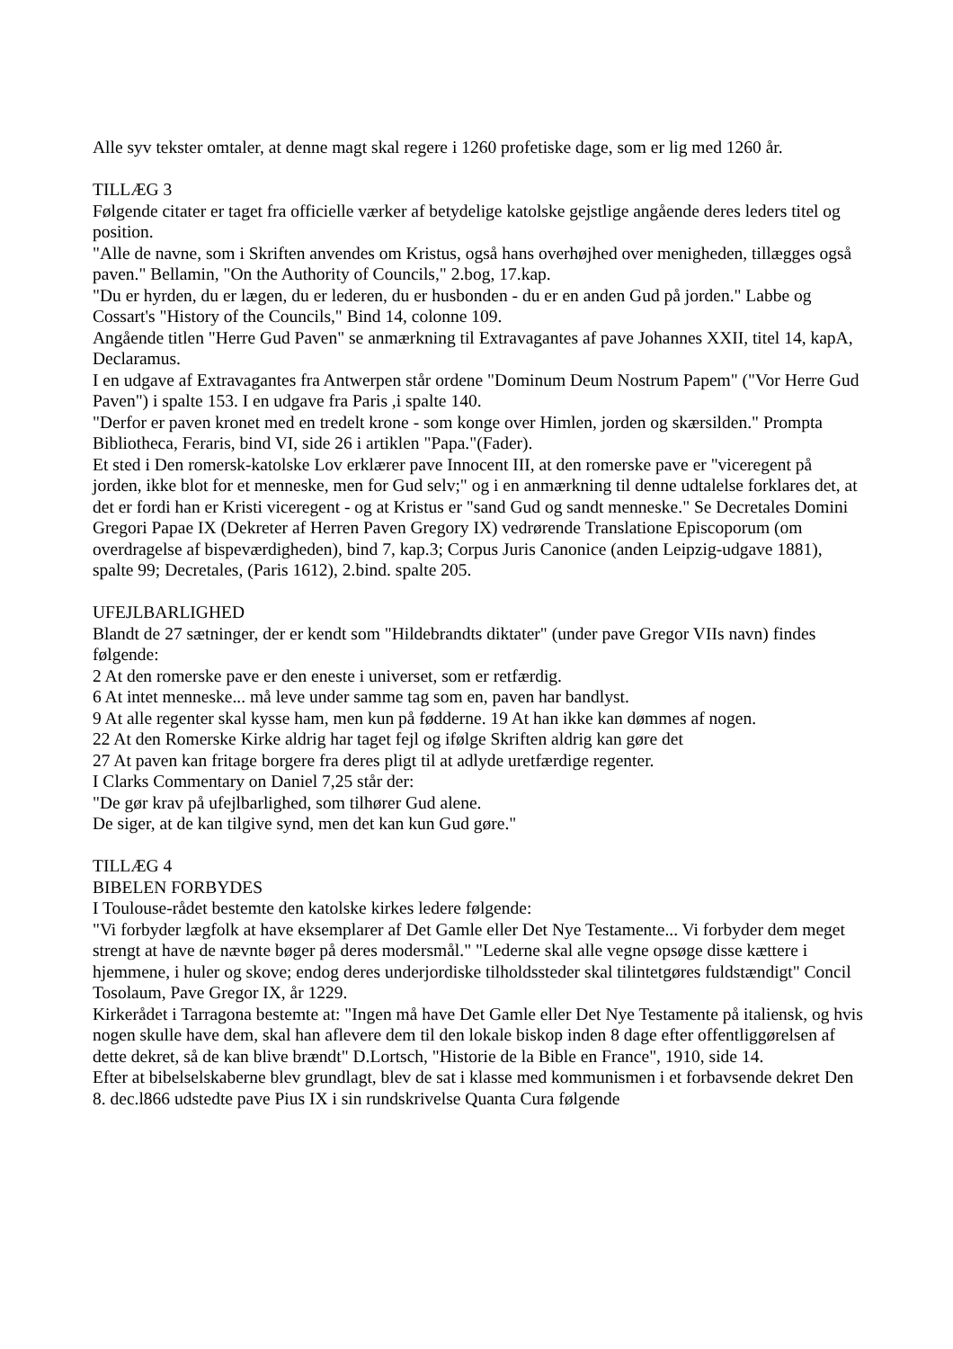Alle syv tekster omtaler, at denne magt skal regere i 1260 profetiske dage, som er lig med 1260 år.
TILLÆG 3
Følgende citater er taget fra officielle værker af betydelige katolske gejstlige angående deres leders titel og position.
"Alle de navne, som i Skriften anvendes om Kristus, også hans overhøjhed over menigheden, tillægges også paven." Bellamin, "On the Authority of Councils," 2.bog, 17.kap.
"Du er hyrden, du er lægen, du er lederen, du er husbonden - du er en anden Gud på jorden." Labbe og Cossart's "History of the Councils," Bind 14, colonne 109.
Angående titlen "Herre Gud Paven" se anmærkning til Extravagantes af pave Johannes XXII, titel 14, kapA, Declaramus.
I en udgave af Extravagantes fra Antwerpen står ordene "Dominum Deum Nostrum Papem" ("Vor Herre Gud Paven") i spalte 153. I en udgave fra Paris ,i spalte 140.
"Derfor er paven kronet med en tredelt krone - som konge over Himlen, jorden og skærsilden." Prompta Bibliotheca, Feraris, bind VI, side 26 i artiklen "Papa."(Fader).
Et sted i Den romersk-katolske Lov erklærer pave Innocent III, at den romerske pave er "viceregent på jorden, ikke blot for et menneske, men for Gud selv;" og i en anmærkning til denne udtalelse forklares det, at det er fordi han er Kristi viceregent - og at Kristus er "sand Gud og sandt menneske." Se Decretales Domini Gregori Papae IX (Dekreter af Herren Paven Gregory IX) vedrørende Translatione Episcoporum (om overdragelse af bispeværdigheden), bind 7, kap.3; Corpus Juris Canonice (anden Leipzig-udgave 1881), spalte 99; Decretales, (Paris 1612), 2.bind. spalte 205.
UFEJLBARLIGHED
Blandt de 27 sætninger, der er kendt som "Hildebrandts diktater" (under pave Gregor VIIs navn) findes følgende:
2 At den romerske pave er den eneste i universet, som er retfærdig.
6 At intet menneske... må leve under samme tag som en, paven har bandlyst.
9 At alle regenter skal kysse ham, men kun på fødderne. 19 At han ikke kan dømmes af nogen.
22 At den Romerske Kirke aldrig har taget fejl og ifølge Skriften aldrig kan gøre det
27 At paven kan fritage borgere fra deres pligt til at adlyde uretfærdige regenter.
I Clarks Commentary on Daniel 7,25 står der:
"De gør krav på ufejlbarlighed, som tilhører Gud alene.
De siger, at de kan tilgive synd, men det kan kun Gud gøre."
TILLÆG 4
BIBELEN FORBYDES
I Toulouse-rådet bestemte den katolske kirkes ledere følgende:
"Vi forbyder lægfolk at have eksemplarer af Det Gamle eller Det Nye Testamente... Vi forbyder dem meget strengt at have de nævnte bøger på deres modersmål." "Lederne skal alle vegne opsøge disse kættere i hjemmene, i huler og skove; endog deres underjordiske tilholdssteder skal tilintetgøres fuldstændigt" Concil Tosolaum, Pave Gregor IX, år 1229.
Kirkerådet i Tarragona bestemte at: "Ingen må have Det Gamle eller Det Nye Testamente på italiensk, og hvis nogen skulle have dem, skal han aflevere dem til den lokale biskop inden 8 dage efter offentliggørelsen af dette dekret, så de kan blive brændt" D.Lortsch, "Historie de la Bible en France", 1910, side 14.
Efter at bibelselskaberne blev grundlagt, blev de sat i klasse med kommunismen i et forbavsende dekret Den 8. dec.l866 udstedte pave Pius IX i sin rundskrivelse Quanta Cura følgende